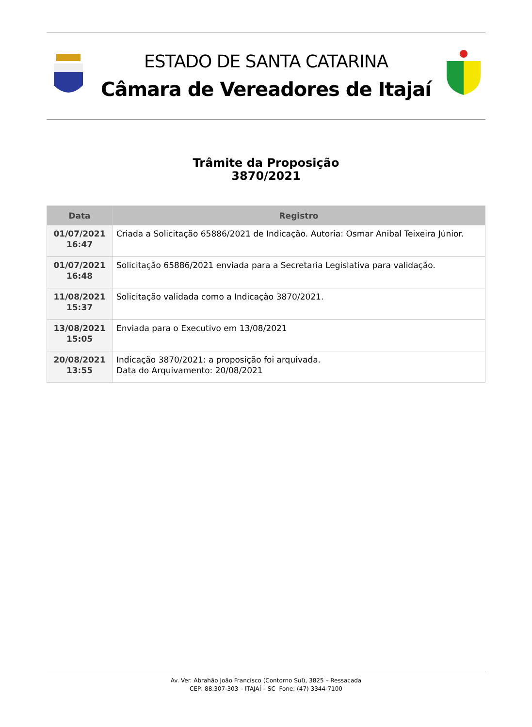ESTADO DE SANTA CATARINA
Câmara de Vereadores de Itajaí
Trâmite da Proposição
3870/2021
| Data | Registro |
| --- | --- |
| 01/07/2021 16:47 | Criada a Solicitação 65886/2021 de Indicação. Autoria: Osmar Anibal Teixeira Júnior. |
| 01/07/2021 16:48 | Solicitação 65886/2021 enviada para a Secretaria Legislativa para validação. |
| 11/08/2021 15:37 | Solicitação validada como a Indicação 3870/2021. |
| 13/08/2021 15:05 | Enviada para o Executivo em 13/08/2021 |
| 20/08/2021 13:55 | Indicação 3870/2021: a proposição foi arquivada. Data do Arquivamento: 20/08/2021 |
Av. Ver. Abrahão João Francisco (Contorno Sul), 3825 – Ressacada
CEP: 88.307-303 – ITAJAÍ – SC Fone: (47) 3344-7100